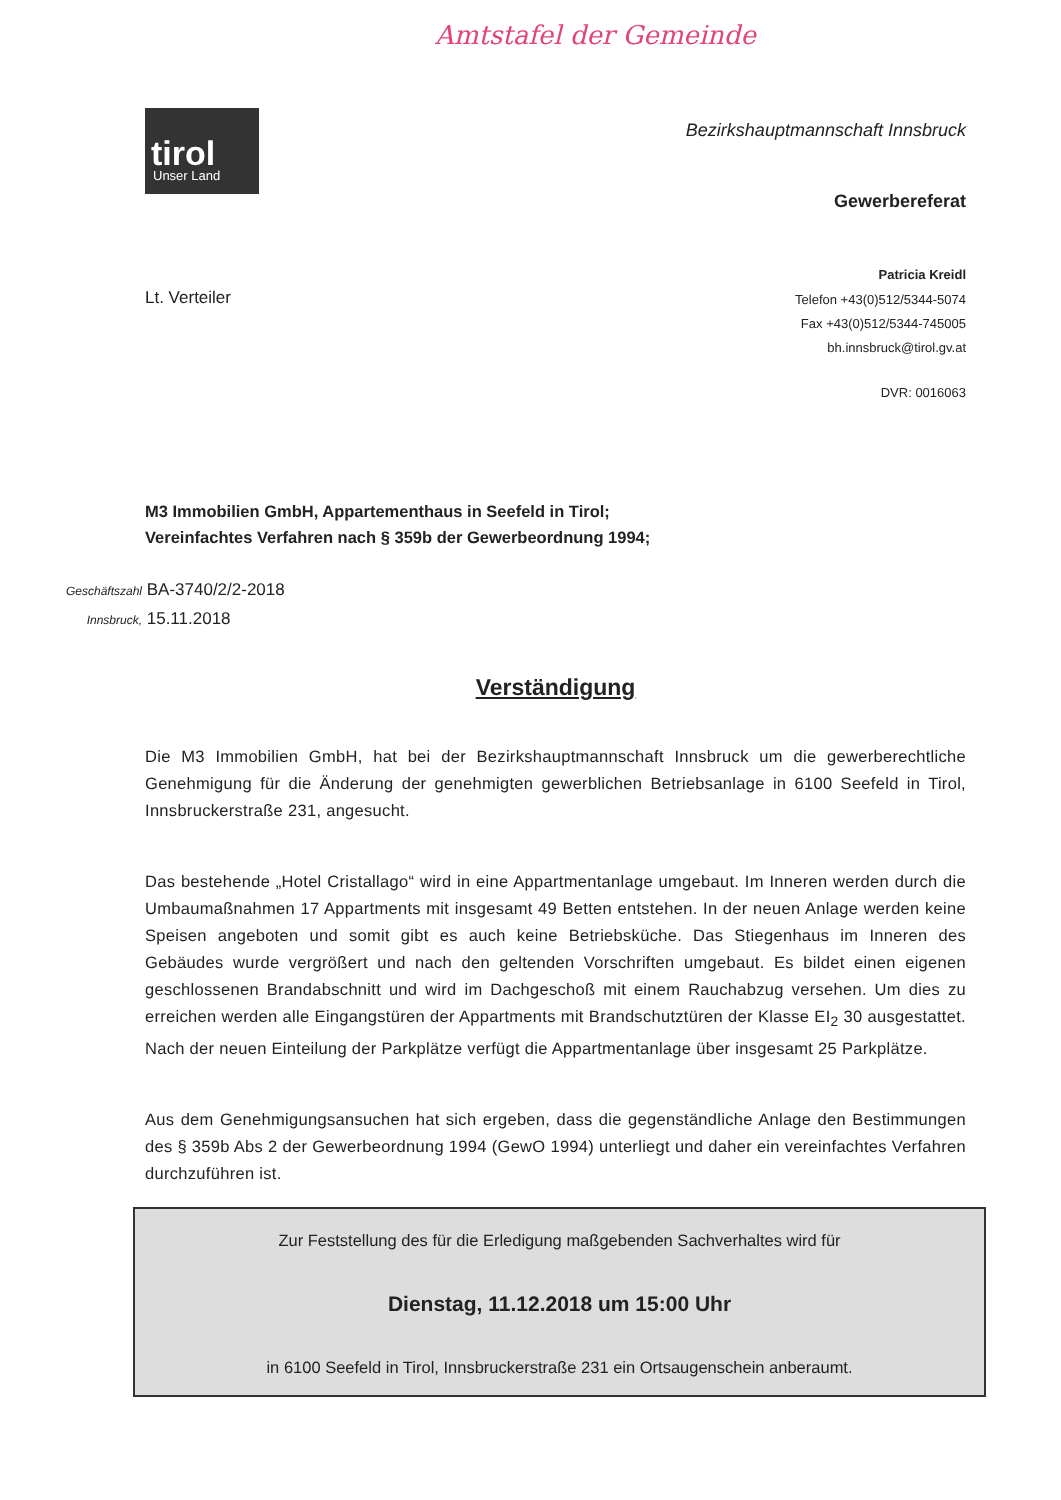Amtstafel der Gemeinde
tirol
Unser Land
Bezirkshauptmannschaft Innsbruck
Gewerbereferat
Patricia Kreidl
Telefon +43(0)512/5344-5074
Fax +43(0)512/5344-745005
bh.innsbruck@tirol.gv.at
DVR: 0016063
Lt. Verteiler
M3 Immobilien GmbH, Appartementhaus in Seefeld in Tirol;
Vereinfachtes Verfahren nach § 359b der Gewerbeordnung 1994;
Geschäftszahl BA-3740/2/2-2018
Innsbruck, 15.11.2018
Verständigung
Die M3 Immobilien GmbH, hat bei der Bezirkshauptmannschaft Innsbruck um die gewerberechtliche Genehmigung für die Änderung der genehmigten gewerblichen Betriebsanlage in 6100 Seefeld in Tirol, Innsbruckerstraße 231, angesucht.
Das bestehende „Hotel Cristallago“ wird in eine Appartmentanlage umgebaut. Im Inneren werden durch die Umbaumaßnahmen 17 Appartments mit insgesamt 49 Betten entstehen. In der neuen Anlage werden keine Speisen angeboten und somit gibt es auch keine Betriebsküche. Das Stiegenhaus im Inneren des Gebäudes wurde vergrößert und nach den geltenden Vorschriften umgebaut. Es bildet einen eigenen geschlossenen Brandabschnitt und wird im Dachgeschoß mit einem Rauchabzug versehen. Um dies zu erreichen werden alle Eingangstüren der Appartments mit Brandschutztüren der Klasse EI<sub>2</sub> 30 ausgestattet. Nach der neuen Einteilung der Parkplätze verfügt die Appartmentanlage über insgesamt 25 Parkplätze.
Aus dem Genehmigungsansuchen hat sich ergeben, dass die gegenständliche Anlage den Bestimmungen des § 359b Abs 2 der Gewerbeordnung 1994 (GewO 1994) unterliegt und daher ein vereinfachtes Verfahren durchzuführen ist.
Zur Feststellung des für die Erledigung maßgebenden Sachverhaltes wird für
Dienstag, 11.12.2018 um 15:00 Uhr
in 6100 Seefeld in Tirol, Innsbruckerstraße 231 ein Ortsaugenschein anberaumt.